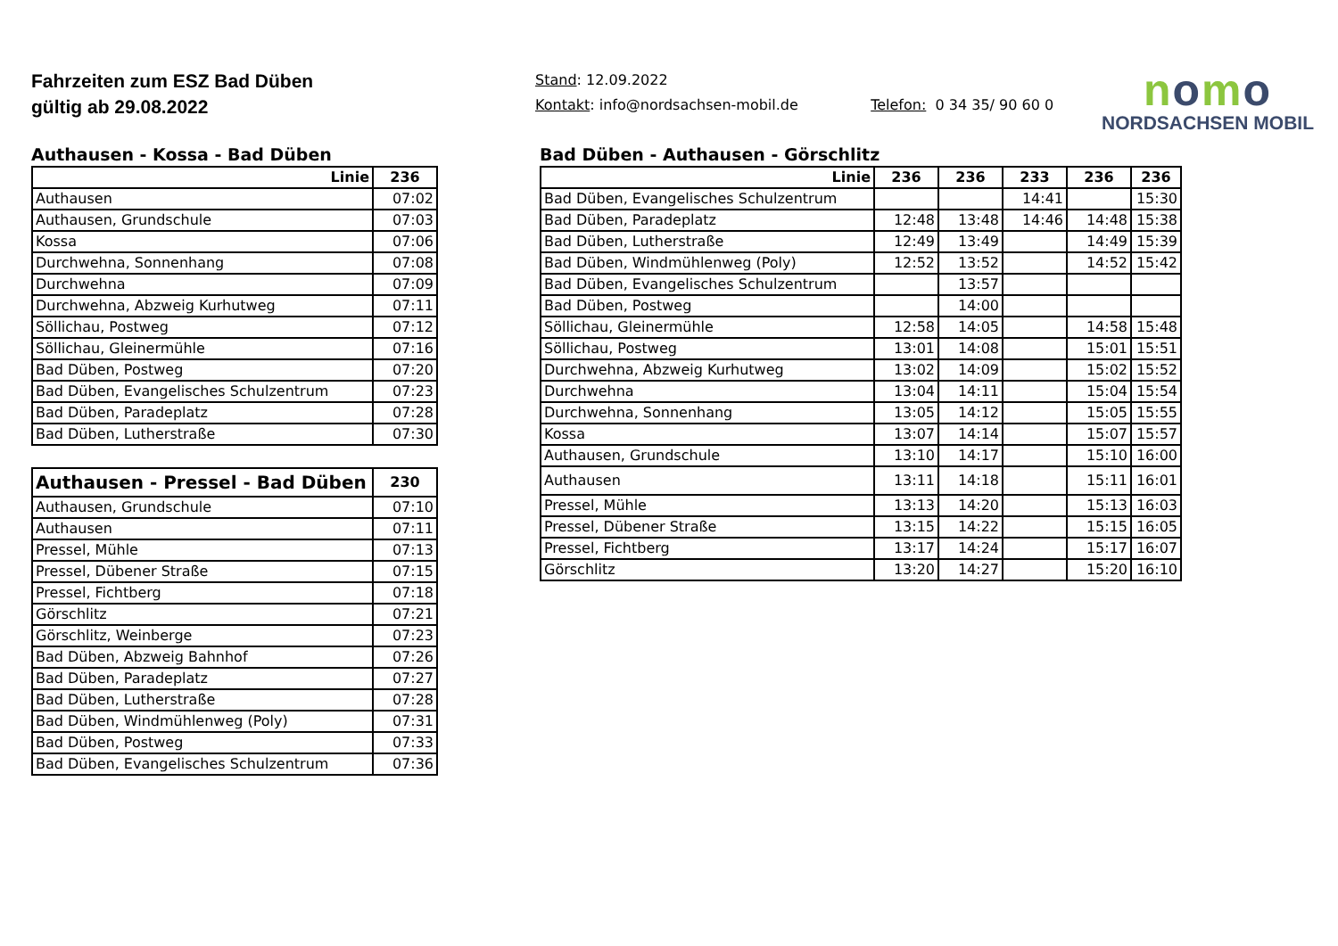Fahrzeiten zum ESZ Bad Düben
gültig ab 29.08.2022
Stand: 12.09.2022
Kontakt: info@nordsachsen-mobil.de Telefon: 0 34 35/ 90 60 0
nomo
NORDSACHSEN MOBIL
Authausen - Kossa - Bad Düben
| Linie | 236 |
| --- | --- |
| Authausen | 07:02 |
| Authausen, Grundschule | 07:03 |
| Kossa | 07:06 |
| Durchwehna, Sonnenhang | 07:08 |
| Durchwehna | 07:09 |
| Durchwehna, Abzweig Kurhutweg | 07:11 |
| Söllichau, Postweg | 07:12 |
| Söllichau, Gleinermühle | 07:16 |
| Bad Düben, Postweg | 07:20 |
| Bad Düben, Evangelisches Schulzentrum | 07:23 |
| Bad Düben, Paradeplatz | 07:28 |
| Bad Düben, Lutherstraße | 07:30 |
| Authausen - Pressel - Bad Düben | 230 |
| --- | --- |
| Authausen, Grundschule | 07:10 |
| Authausen | 07:11 |
| Pressel, Mühle | 07:13 |
| Pressel, Dübener Straße | 07:15 |
| Pressel, Fichtberg | 07:18 |
| Görschlitz | 07:21 |
| Görschlitz, Weinberge | 07:23 |
| Bad Düben, Abzweig Bahnhof | 07:26 |
| Bad Düben, Paradeplatz | 07:27 |
| Bad Düben, Lutherstraße | 07:28 |
| Bad Düben, Windmühlenweg (Poly) | 07:31 |
| Bad Düben, Postweg | 07:33 |
| Bad Düben, Evangelisches Schulzentrum | 07:36 |
Bad Düben - Authausen - Görschlitz
| Linie | 236 | 236 | 233 | 236 | 236 |
| --- | --- | --- | --- | --- | --- |
| Bad Düben, Evangelisches Schulzentrum | | | 14:41 | | 15:30 |
| Bad Düben, Paradeplatz | 12:48 | 13:48 | 14:46 | 14:48 | 15:38 |
| Bad Düben, Lutherstraße | 12:49 | 13:49 | | 14:49 | 15:39 |
| Bad Düben, Windmühlenweg (Poly) | 12:52 | 13:52 | | 14:52 | 15:42 |
| Bad Düben, Evangelisches Schulzentrum | | 13:57 | | | |
| Bad Düben, Postweg | | 14:00 | | | |
| Söllichau, Gleinermühle | 12:58 | 14:05 | | 14:58 | 15:48 |
| Söllichau, Postweg | 13:01 | 14:08 | | 15:01 | 15:51 |
| Durchwehna, Abzweig Kurhutweg | 13:02 | 14:09 | | 15:02 | 15:52 |
| Durchwehna | 13:04 | 14:11 | | 15:04 | 15:54 |
| Durchwehna, Sonnenhang | 13:05 | 14:12 | | 15:05 | 15:55 |
| Kossa | 13:07 | 14:14 | | 15:07 | 15:57 |
| Authausen, Grundschule | 13:10 | 14:17 | | 15:10 | 16:00 |
| Authausen | 13:11 | 14:18 | | 15:11 | 16:01 |
| Pressel, Mühle | 13:13 | 14:20 | | 15:13 | 16:03 |
| Pressel, Dübener Straße | 13:15 | 14:22 | | 15:15 | 16:05 |
| Pressel, Fichtberg | 13:17 | 14:24 | | 15:17 | 16:07 |
| Görschlitz | 13:20 | 14:27 | | 15:20 | 16:10 |